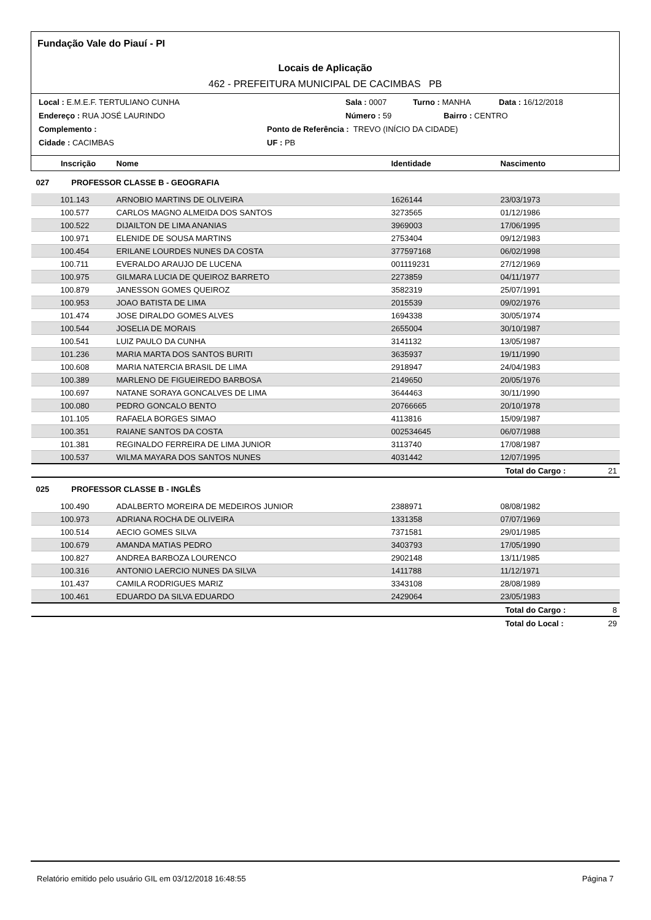Fundação Vale do Piauí - PI
Locais de Aplicação
462 - PREFEITURA MUNICIPAL DE CACIMBAS PB
Local : E.M.E.F. TERTULIANO CUNHA Sala : 0007 Turno : MANHA Data : 16/12/2018
Endereço : RUA JOSÉ LAURINDO Número : 59 Bairro : CENTRO
Complemento : Ponto de Referência : TREVO (INÍCIO DA CIDADE)
Cidade : CACIMBAS UF : PB
| Inscrição | Nome | Identidade | Nascimento | |
| --- | --- | --- | --- | --- |
| 027 PROFESSOR CLASSE B - GEOGRAFIA | | | | |
| 101.143 | ARNOBIO MARTINS DE OLIVEIRA | 1626144 | 23/03/1973 | |
| 100.577 | CARLOS MAGNO ALMEIDA DOS SANTOS | 3273565 | 01/12/1986 | |
| 100.522 | DIJAILTON DE LIMA ANANIAS | 3969003 | 17/06/1995 | |
| 100.971 | ELENIDE DE SOUSA MARTINS | 2753404 | 09/12/1983 | |
| 100.454 | ERILANE LOURDES NUNES DA COSTA | 377597168 | 06/02/1998 | |
| 100.711 | EVERALDO ARAUJO DE LUCENA | 001119231 | 27/12/1969 | |
| 100.975 | GILMARA LUCIA DE QUEIROZ BARRETO | 2273859 | 04/11/1977 | |
| 100.879 | JANESSON GOMES QUEIROZ | 3582319 | 25/07/1991 | |
| 100.953 | JOAO BATISTA DE LIMA | 2015539 | 09/02/1976 | |
| 101.474 | JOSE DIRALDO GOMES ALVES | 1694338 | 30/05/1974 | |
| 100.544 | JOSELIA DE MORAIS | 2655004 | 30/10/1987 | |
| 100.541 | LUIZ PAULO DA CUNHA | 3141132 | 13/05/1987 | |
| 101.236 | MARIA MARTA DOS SANTOS BURITI | 3635937 | 19/11/1990 | |
| 100.608 | MARIA NATERCIA BRASIL DE LIMA | 2918947 | 24/04/1983 | |
| 100.389 | MARLENO DE FIGUEIREDO BARBOSA | 2149650 | 20/05/1976 | |
| 100.697 | NATANE SORAYA GONCALVES DE LIMA | 3644463 | 30/11/1990 | |
| 100.080 | PEDRO GONCALO BENTO | 20766665 | 20/10/1978 | |
| 101.105 | RAFAELA BORGES SIMAO | 4113816 | 15/09/1987 | |
| 100.351 | RAIANE SANTOS DA COSTA | 002534645 | 06/07/1988 | |
| 101.381 | REGINALDO FERREIRA DE LIMA JUNIOR | 3113740 | 17/08/1987 | |
| 100.537 | WILMA MAYARA DOS SANTOS NUNES | 4031442 | 12/07/1995 | |
| | | | Total do Cargo : | 21 |
| 025 PROFESSOR CLASSE B - INGLÊS | | | | |
| 100.490 | ADALBERTO MOREIRA DE MEDEIROS JUNIOR | 2388971 | 08/08/1982 | |
| 100.973 | ADRIANA ROCHA DE OLIVEIRA | 1331358 | 07/07/1969 | |
| 100.514 | AECIO GOMES SILVA | 7371581 | 29/01/1985 | |
| 100.679 | AMANDA MATIAS PEDRO | 3403793 | 17/05/1990 | |
| 100.827 | ANDREA BARBOZA LOURENCO | 2902148 | 13/11/1985 | |
| 100.316 | ANTONIO LAERCIO NUNES DA SILVA | 1411788 | 11/12/1971 | |
| 101.437 | CAMILA RODRIGUES MARIZ | 3343108 | 28/08/1989 | |
| 100.461 | EDUARDO DA SILVA EDUARDO | 2429064 | 23/05/1983 | |
| | | | Total do Cargo : | 8 |
| | | | Total do Local : | 29 |
Relatório emitido pelo usuário GIL em 03/12/2018 16:48:55 Página 7